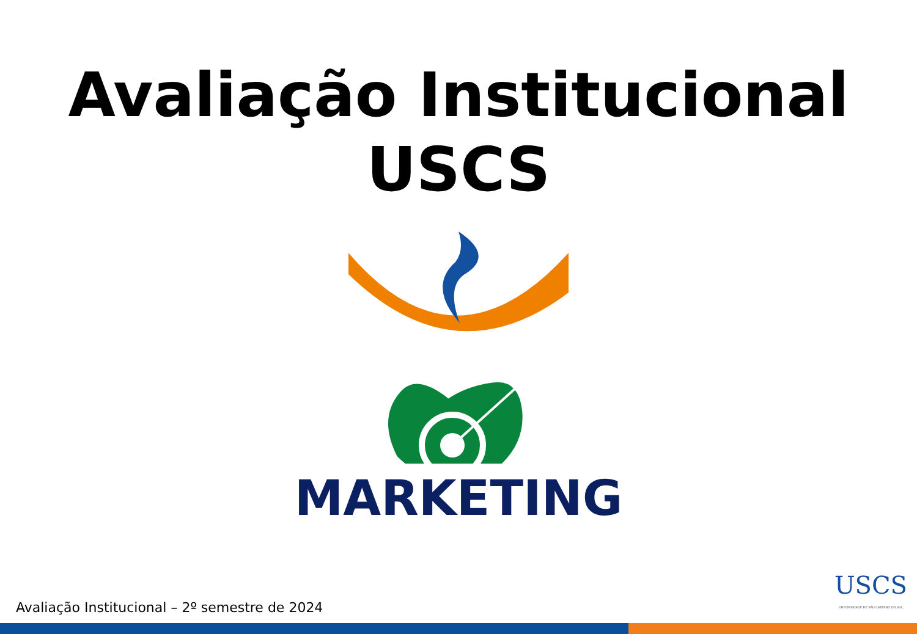Avaliação Institucional
USCS
MARKETING
Avaliação Institucional – 2º semestre de 2024
USCS
UNIVERSIDADE DE SÃO CAETANO DO SUL